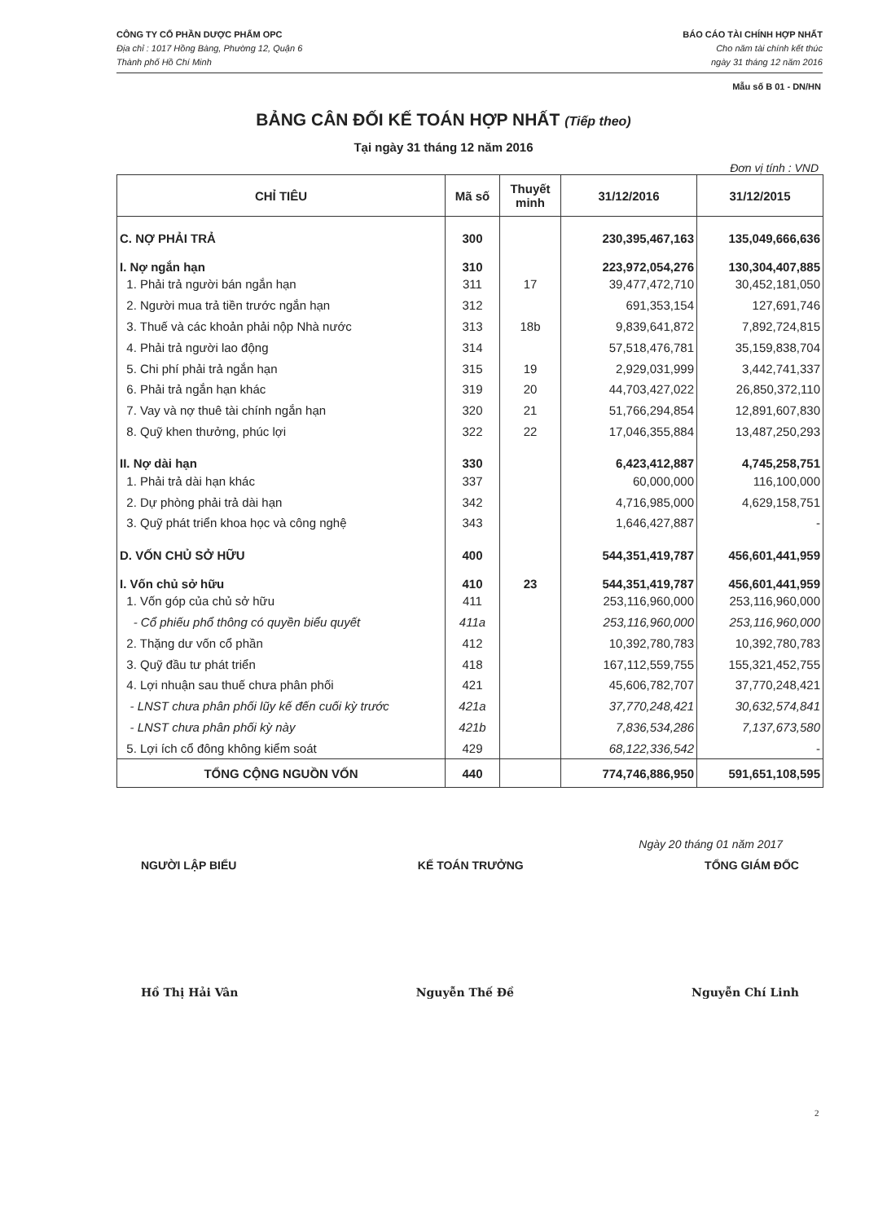CÔNG TY CỔ PHẦN DƯỢC PHẨM OPC
Địa chỉ : 1017 Hồng Bàng, Phường 12, Quận 6
Thành phố Hồ Chí Minh
BÁO CÁO TÀI CHÍNH HỢP NHẤT
Cho năm tài chính kết thúc
ngày 31 tháng 12 năm 2016
Mẫu số B 01 - DN/HN
BẢNG CÂN ĐỐI KẾ TOÁN HỢP NHẤT (Tiếp theo)
Tại ngày 31 tháng 12 năm 2016
Đơn vị tính : VND
| CHỈ TIÊU | Mã số | Thuyết minh | 31/12/2016 | 31/12/2015 |
| --- | --- | --- | --- | --- |
| C. NỢ PHẢI TRẢ | 300 | | 230,395,467,163 | 135,049,666,636 |
| I. Nợ ngắn hạn | 310 | | 223,972,054,276 | 130,304,407,885 |
| 1. Phải trả người bán ngắn hạn | 311 | 17 | 39,477,472,710 | 30,452,181,050 |
| 2. Người mua trả tiền trước ngắn hạn | 312 | | 691,353,154 | 127,691,746 |
| 3. Thuế và các khoản phải nộp Nhà nước | 313 | 18b | 9,839,641,872 | 7,892,724,815 |
| 4. Phải trả người lao động | 314 | | 57,518,476,781 | 35,159,838,704 |
| 5. Chi phí phải trả ngắn hạn | 315 | 19 | 2,929,031,999 | 3,442,741,337 |
| 6. Phải trả ngắn hạn khác | 319 | 20 | 44,703,427,022 | 26,850,372,110 |
| 7. Vay và nợ thuê tài chính ngắn hạn | 320 | 21 | 51,766,294,854 | 12,891,607,830 |
| 8. Quỹ khen thưởng, phúc lợi | 322 | 22 | 17,046,355,884 | 13,487,250,293 |
| II. Nợ dài hạn | 330 | | 6,423,412,887 | 4,745,258,751 |
| 1. Phải trả dài hạn khác | 337 | | 60,000,000 | 116,100,000 |
| 2. Dự phòng phải trả dài hạn | 342 | | 4,716,985,000 | 4,629,158,751 |
| 3. Quỹ phát triển khoa học và công nghệ | 343 | | 1,646,427,887 | - |
| D. VỐN CHỦ SỞ HỮU | 400 | | 544,351,419,787 | 456,601,441,959 |
| I. Vốn chủ sở hữu | 410 | 23 | 544,351,419,787 | 456,601,441,959 |
| 1. Vốn góp của chủ sở hữu | 411 | | 253,116,960,000 | 253,116,960,000 |
| - Cổ phiếu phổ thông có quyền biểu quyết | 411a | | 253,116,960,000 | 253,116,960,000 |
| 2. Thặng dư vốn cổ phần | 412 | | 10,392,780,783 | 10,392,780,783 |
| 3. Quỹ đầu tư phát triển | 418 | | 167,112,559,755 | 155,321,452,755 |
| 4. Lợi nhuận sau thuế chưa phân phối | 421 | | 45,606,782,707 | 37,770,248,421 |
| - LNST chưa phân phối lũy kế đến cuối kỳ trước | 421a | | 37,770,248,421 | 30,632,574,841 |
| - LNST chưa phân phối kỳ này | 421b | | 7,836,534,286 | 7,137,673,580 |
| 5. Lợi ích cổ đông không kiểm soát | 429 | | 68,122,336,542 | - |
| TỔNG CỘNG NGUỒN VỐN | 440 | | 774,746,886,950 | 591,651,108,595 |
Ngày 20 tháng 01 năm 2017
NGƯỜI LẬP BIỂU KẾ TOÁN TRƯỞNG TỔNG GIÁM ĐỐC
Hồ Thị Hải Vân Nguyễn Thế Đề Nguyễn Chí Linh
2